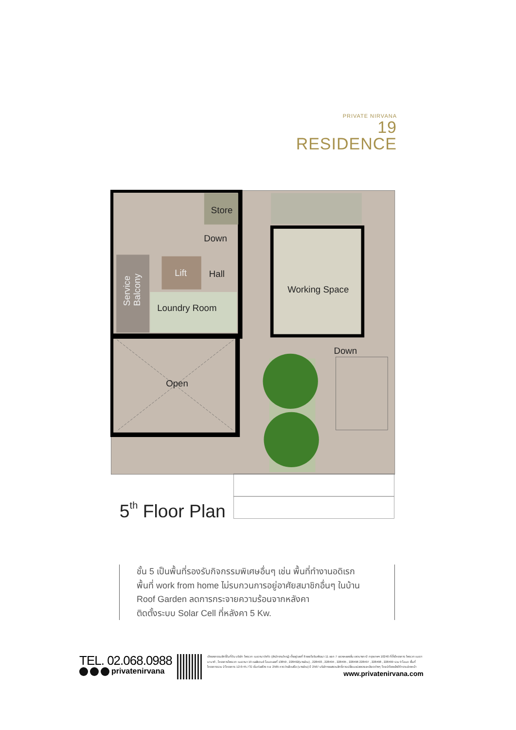PRIVATE NIRVANA
19 RESIDENCE
Store
Down
Lift
Hall
Loundry Room
Working Space
Down
Open
Service
Balcony
5th Floor Plan
ชั้น 5 เป็นพื้นที่รองรับกิจกรรมพิเศษอื่นๆ เช่น พื้นที่ทำงานอดิเรก
พื้นที่ work from home ไม่รบกวนการอยู่อาศัยสมาชิกอื่นๆ ในบ้าน
Roof Garden ลดการกระจายความร้อนจากหลังคา
ติดตั้งระบบ Solar Cell ที่หลังคา 5 Kw.
TEL. 02.068.0988
privatenirvana
เจ้าของกรรมสิทธิ์ในที่ดิน บริษัท ไพรเวท เนอวานา จำกัด (สำนักงานใหญ่) ตั้งอยู่เลขที่ 8 ซอยโยธินพัฒนา 11 แยก 7 แขวงคลองจั่น เขตบางกะปิ กรุงเทพฯ 10240 ที่ตั้งโครงการ ไพรเวท เนอวานา มาติ , โครงการไพรเวท เนอวานา 19 เรสสิเดนซ์ โฉนดเลขที่ 13859 , 228492(บางส่วน) , 228493 , 228494 , 228495 , 228496 228497 , 228498 , 228499 รวม 9 โฉนด พื้นที่โครงการรวม 2 โครงการ 12-0-45.7 ไร่ เริ่มก่อสร้าง ก.ย 2565 คาดว่าแล้วเสร็จ (บางส่วน) ปี 2567 บริษัทฯขอสงวนสิทธิ์การเปลี่ยนแปลงรายละเอียดต่างๆ โดยมิต้องแจ้งให้ทราบล่วงหน้า
www.privatenirvana.com